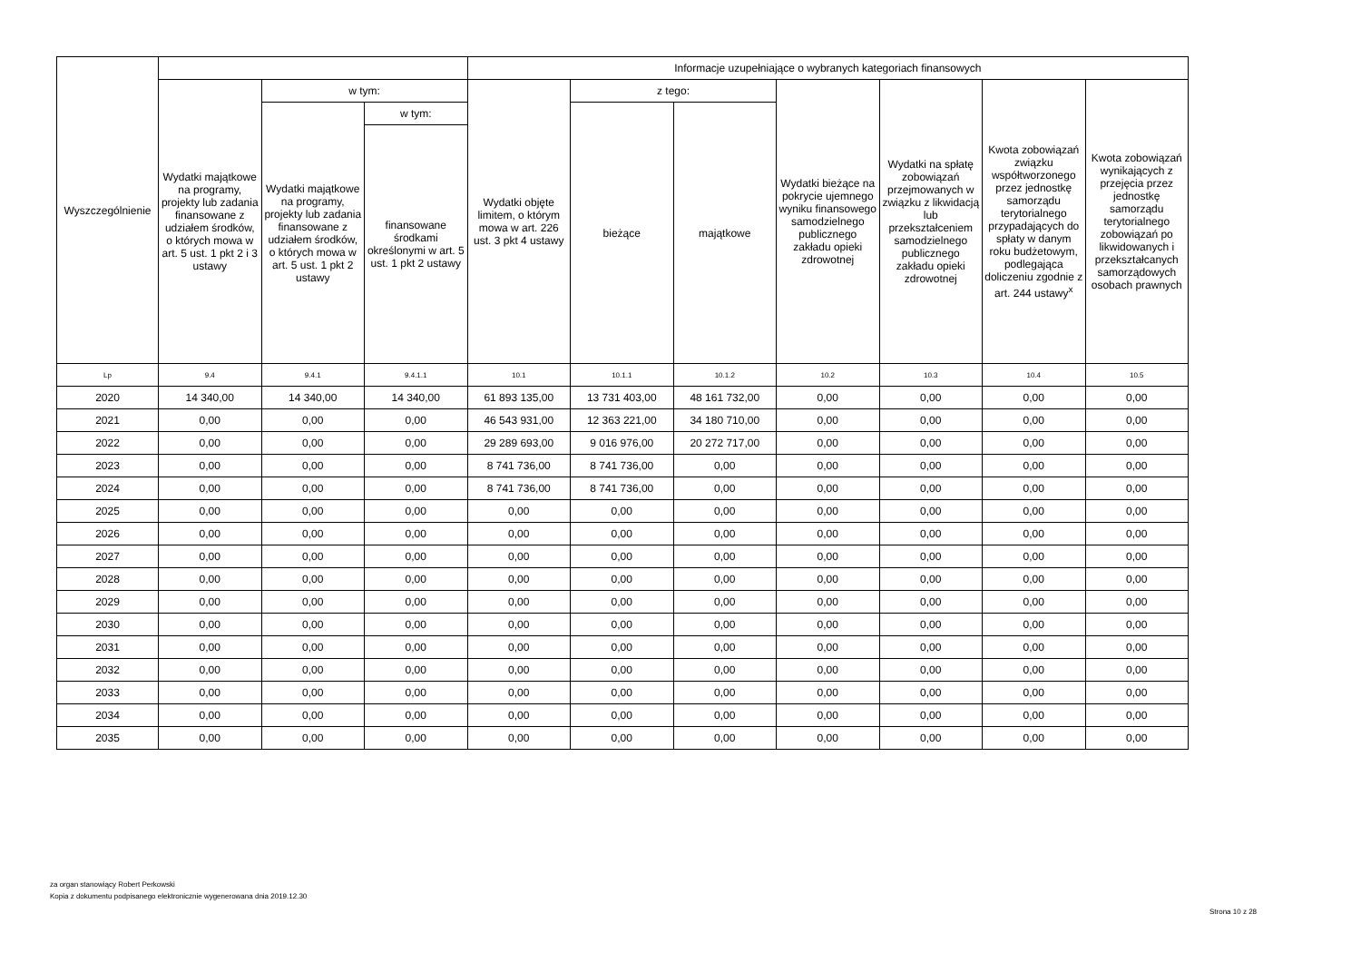| Wyszczególnienie | | | | Informacje uzupełniające o wybranych kategoriach finansowych | | | | | | |
| --- | --- | --- | --- | --- | --- | --- | --- | --- | --- | --- |
| | Wydatki majątkowe na programy, projekty lub zadania finansowane z udziałem środków, o których mowa w art. 5 ust. 1 pkt 2 i 3 ustawy | w tym: | | Wydatki objęte limitem, o którym mowa w art. 226 ust. 3 pkt 4 ustawy | z tego: | | Wydatki bieżące na pokrycie ujemnego wyniku finansowego samodzielnego publicznego zakładu opieki zdrowotnej | Wydatki na spłatę zobowiązań przejmowanych w związku z likwidacją lub przekształceniem samodzielnego publicznego zakładu opieki zdrowotnej | Kwota zobowiązań związku współtworzonego przez jednostkę samorządu terytorialnego przypadających do spłaty w danym roku budżetowym, podlegająca doliczeniu zgodnie z art. 244 ustawy<sup>x</sup> | Kwota zobowiązań wynikających z przejęcia przez jednostkę samorządu terytorialnego zobowiązań po likwidowanych i przekształcanych samorządowych osobach prawnych |
| | | Wydatki majątkowe na programy, projekty lub zadania finansowane z udziałem środków, o których mowa w art. 5 ust. 1 pkt 2 ustawy | w tym: | | bieżące | majątkowe | | | | |
| | | | finansowane środkami określonymi w art. 5 ust. 1 pkt 2 ustawy | | | | | | | |
| Lp | 9.4 | 9.4.1 | 9.4.1.1 | 10.1 | 10.1.1 | 10.1.2 | 10.2 | 10.3 | 10.4 | 10.5 |
| 2020 | 14 340,00 | 14 340,00 | 14 340,00 | 61 893 135,00 | 13 731 403,00 | 48 161 732,00 | 0,00 | 0,00 | 0,00 | 0,00 |
| 2021 | 0,00 | 0,00 | 0,00 | 46 543 931,00 | 12 363 221,00 | 34 180 710,00 | 0,00 | 0,00 | 0,00 | 0,00 |
| 2022 | 0,00 | 0,00 | 0,00 | 29 289 693,00 | 9 016 976,00 | 20 272 717,00 | 0,00 | 0,00 | 0,00 | 0,00 |
| 2023 | 0,00 | 0,00 | 0,00 | 8 741 736,00 | 8 741 736,00 | 0,00 | 0,00 | 0,00 | 0,00 | 0,00 |
| 2024 | 0,00 | 0,00 | 0,00 | 8 741 736,00 | 8 741 736,00 | 0,00 | 0,00 | 0,00 | 0,00 | 0,00 |
| 2025 | 0,00 | 0,00 | 0,00 | 0,00 | 0,00 | 0,00 | 0,00 | 0,00 | 0,00 | 0,00 |
| 2026 | 0,00 | 0,00 | 0,00 | 0,00 | 0,00 | 0,00 | 0,00 | 0,00 | 0,00 | 0,00 |
| 2027 | 0,00 | 0,00 | 0,00 | 0,00 | 0,00 | 0,00 | 0,00 | 0,00 | 0,00 | 0,00 |
| 2028 | 0,00 | 0,00 | 0,00 | 0,00 | 0,00 | 0,00 | 0,00 | 0,00 | 0,00 | 0,00 |
| 2029 | 0,00 | 0,00 | 0,00 | 0,00 | 0,00 | 0,00 | 0,00 | 0,00 | 0,00 | 0,00 |
| 2030 | 0,00 | 0,00 | 0,00 | 0,00 | 0,00 | 0,00 | 0,00 | 0,00 | 0,00 | 0,00 |
| 2031 | 0,00 | 0,00 | 0,00 | 0,00 | 0,00 | 0,00 | 0,00 | 0,00 | 0,00 | 0,00 |
| 2032 | 0,00 | 0,00 | 0,00 | 0,00 | 0,00 | 0,00 | 0,00 | 0,00 | 0,00 | 0,00 |
| 2033 | 0,00 | 0,00 | 0,00 | 0,00 | 0,00 | 0,00 | 0,00 | 0,00 | 0,00 | 0,00 |
| 2034 | 0,00 | 0,00 | 0,00 | 0,00 | 0,00 | 0,00 | 0,00 | 0,00 | 0,00 | 0,00 |
| 2035 | 0,00 | 0,00 | 0,00 | 0,00 | 0,00 | 0,00 | 0,00 | 0,00 | 0,00 | 0,00 |
za organ stanowiący Robert Perkowski
Kopia z dokumentu podpisanego elektronicznie wygenerowana dnia 2019.12.30
Strona 10 z 28